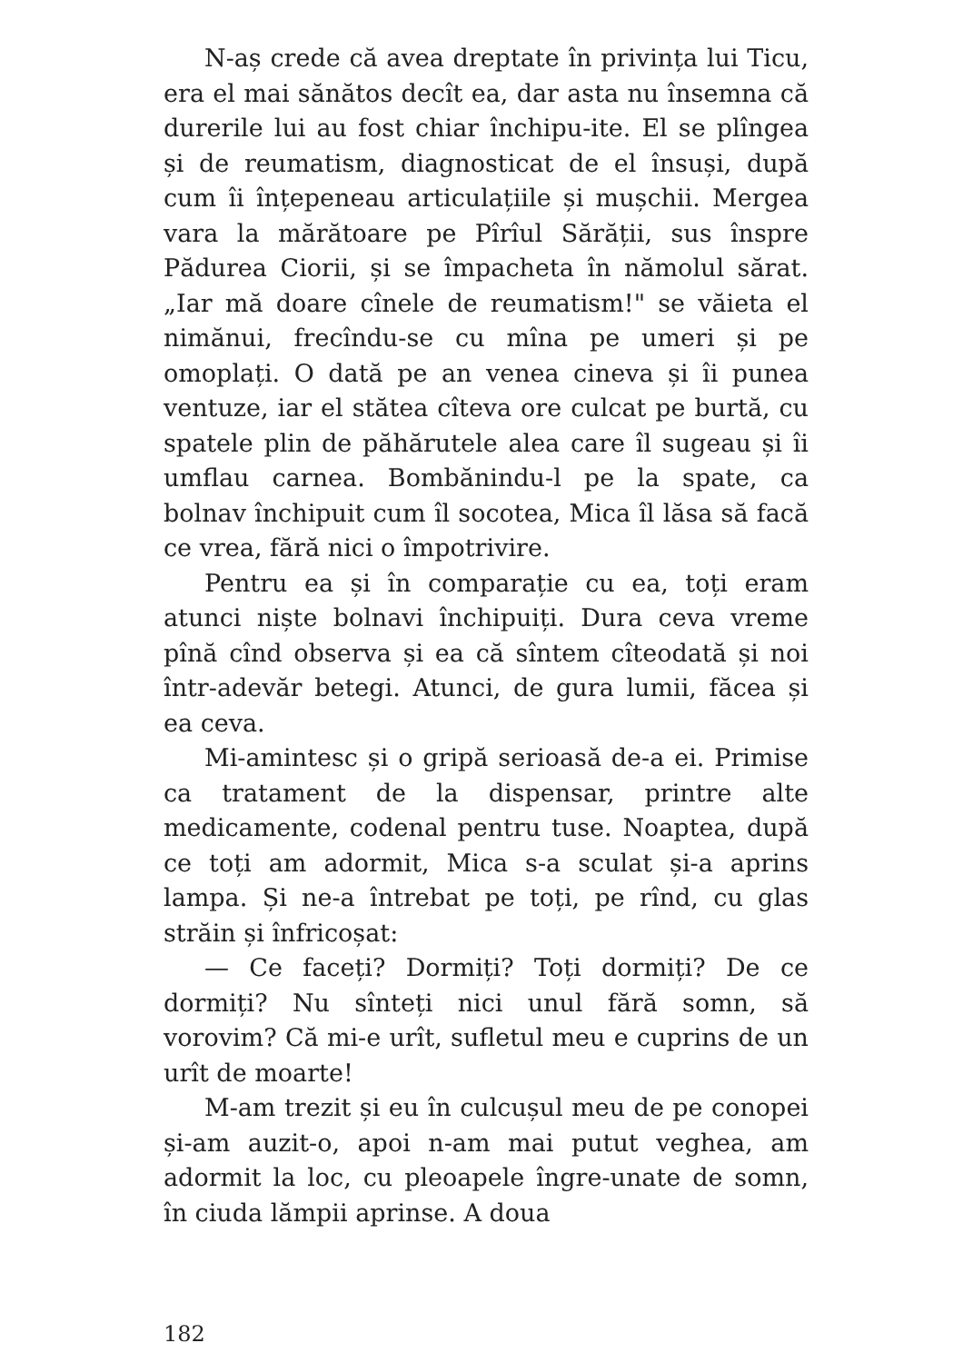N-aș crede că avea dreptate în privința lui Ticu, era el mai sănătos decît ea, dar asta nu însemna că durerile lui au fost chiar închipu-ite. El se plîngea și de reumatism, diagnosticat de el însuși, după cum îi înțepeneau articulațiile și mușchii. Mergea vara la mărătoare pe Pîrîul Sărății, sus înspre Pădurea Ciorii, și se împacheta în nămolul sărat. „Iar mă doare cînele de reumatism!" se văieta el nimănui, frecîndu-se cu mîna pe umeri și pe omoplați. O dată pe an venea cineva și îi punea ventuze, iar el stătea cîteva ore culcat pe burtă, cu spatele plin de păhărutele alea care îl sugeau și îi umflau carnea. Bombănindu-l pe la spate, ca bolnav închipuit cum îl socotea, Mica îl lăsa să facă ce vrea, fără nici o împotrivire.
Pentru ea și în comparație cu ea, toți eram atunci niște bolnavi închipuiți. Dura ceva vreme pînă cînd observa și ea că sîntem cîteodată și noi într-adevăr betegi. Atunci, de gura lumii, făcea și ea ceva.
Mi-amintesc și o gripă serioasă de-a ei. Primise ca tratament de la dispensar, printre alte medicamente, codenal pentru tuse. Noaptea, după ce toți am adormit, Mica s-a sculat și-a aprins lampa. Și ne-a întrebat pe toți, pe rînd, cu glas străin și înfricoșat:
— Ce faceți? Dormiți? Toți dormiți? De ce dormiți? Nu sînteți nici unul fără somn, să vorovim? Că mi-e urît, sufletul meu e cuprins de un urît de moarte!
M-am trezit și eu în culcușul meu de pe conopei și-am auzit-o, apoi n-am mai putut veghea, am adormit la loc, cu pleoapele îngre-unate de somn, în ciuda lămpii aprinse. A doua
182